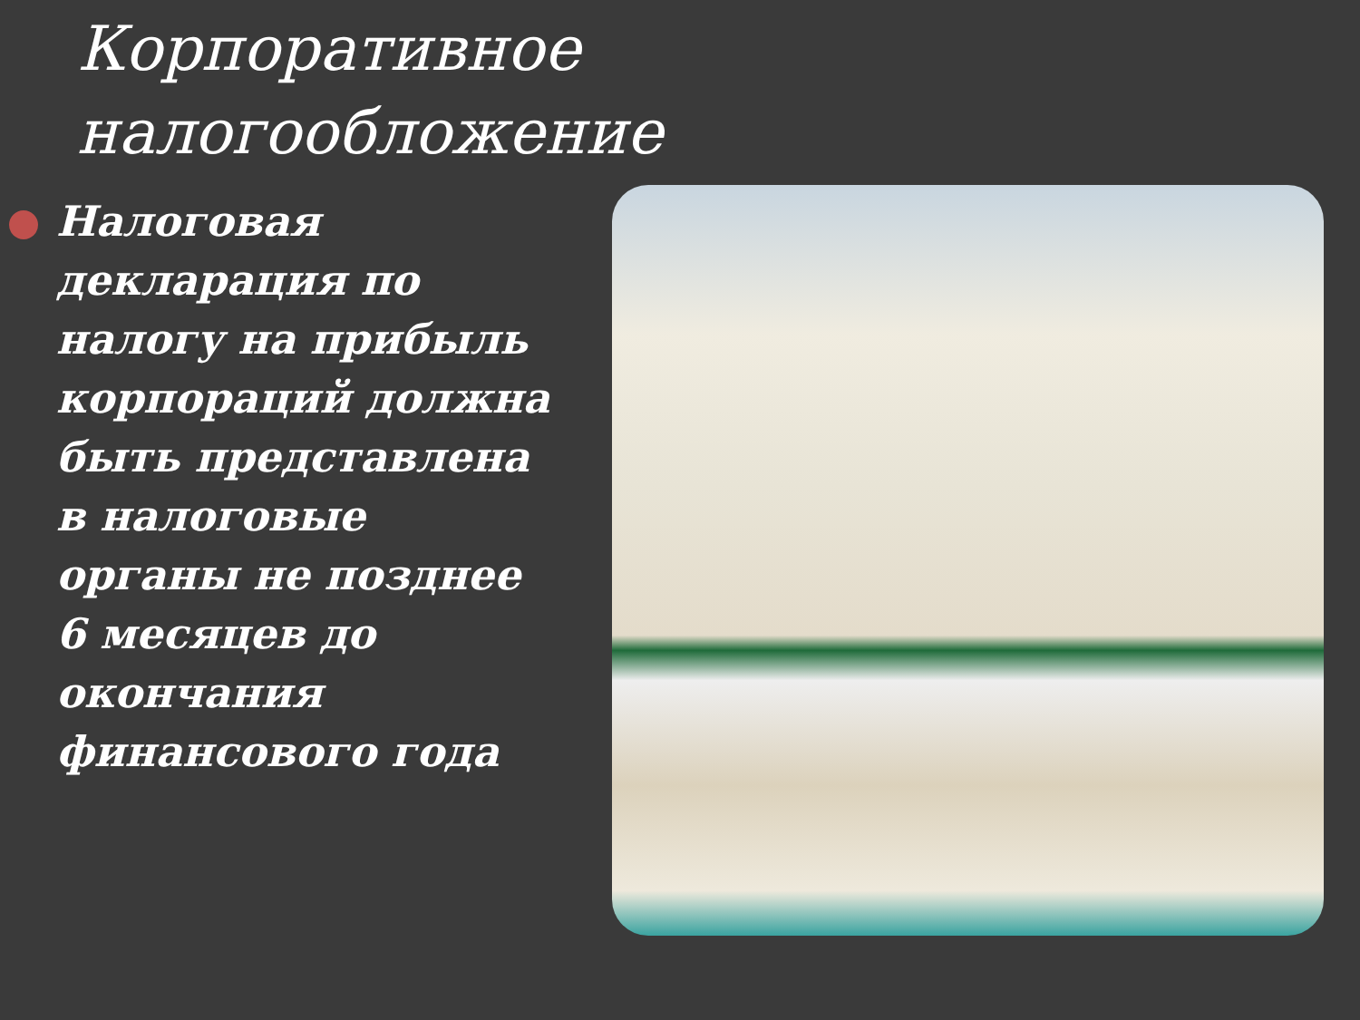Корпоративное
налогообложение
Налоговая декларация по налогу на прибыль корпораций должна быть представлена в налоговые органы не позднее 6 месяцев до окончания финансового года